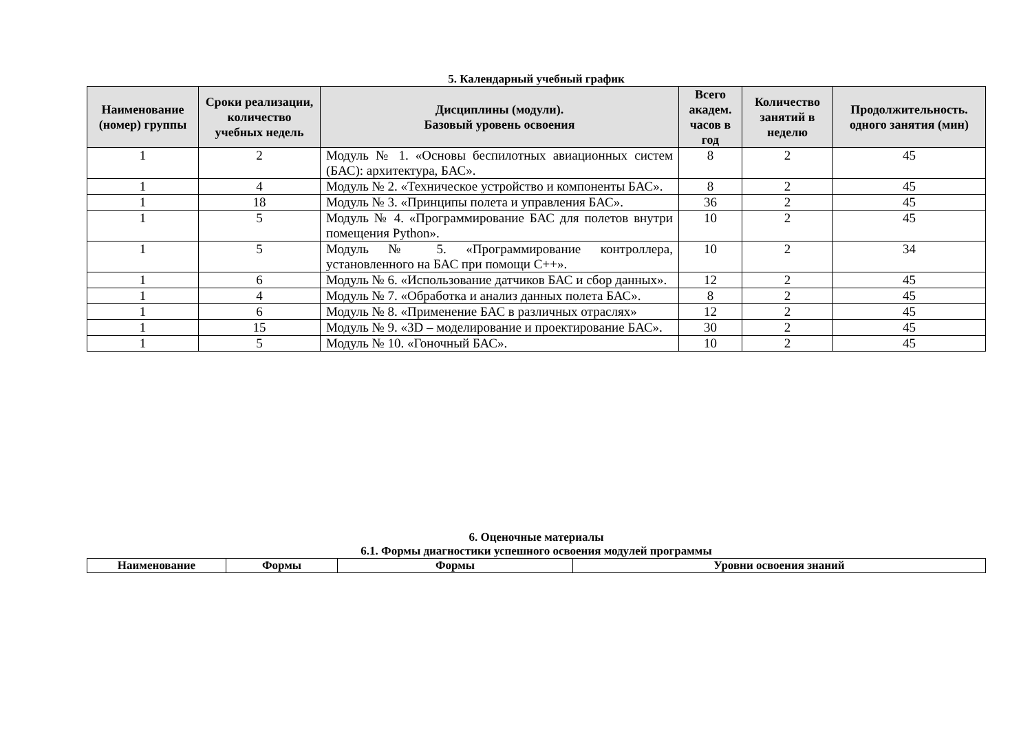5. Календарный учебный график
| Наименование (номер) группы | Сроки реализации, количество учебных недель | Дисциплины (модули). Базовый уровень освоения | Всего академ. часов в год | Количество занятий в неделю | Продолжительность. одного занятия (мин) |
| --- | --- | --- | --- | --- | --- |
| 1 | 2 | Модуль № 1. «Основы беспилотных авиационных систем (БАС): архитектура, БАС». | 8 | 2 | 45 |
| 1 | 4 | Модуль № 2. «Техническое устройство и компоненты БАС». | 8 | 2 | 45 |
| 1 | 18 | Модуль № 3. «Принципы полета и управления БАС». | 36 | 2 | 45 |
| 1 | 5 | Модуль № 4. «Программирование БАС для полетов внутри помещения Python». | 10 | 2 | 45 |
| 1 | 5 | Модуль № 5. «Программирование контроллера, установленного на БАС при помощи С++». | 10 | 2 | 34 |
| 1 | 6 | Модуль № 6. «Использование датчиков БАС и сбор данных». | 12 | 2 | 45 |
| 1 | 4 | Модуль № 7. «Обработка и анализ данных полета БАС». | 8 | 2 | 45 |
| 1 | 6 | Модуль № 8. «Применение БАС в различных отраслях» | 12 | 2 | 45 |
| 1 | 15 | Модуль № 9. «3D – моделирование и проектирование БАС». | 30 | 2 | 45 |
| 1 | 5 | Модуль № 10. «Гоночный БАС». | 10 | 2 | 45 |
6. Оценочные материалы
6.1. Формы диагностики успешного освоения модулей программы
| Наименование | Формы | Формы | Уровни освоения знаний |
| --- | --- | --- | --- |